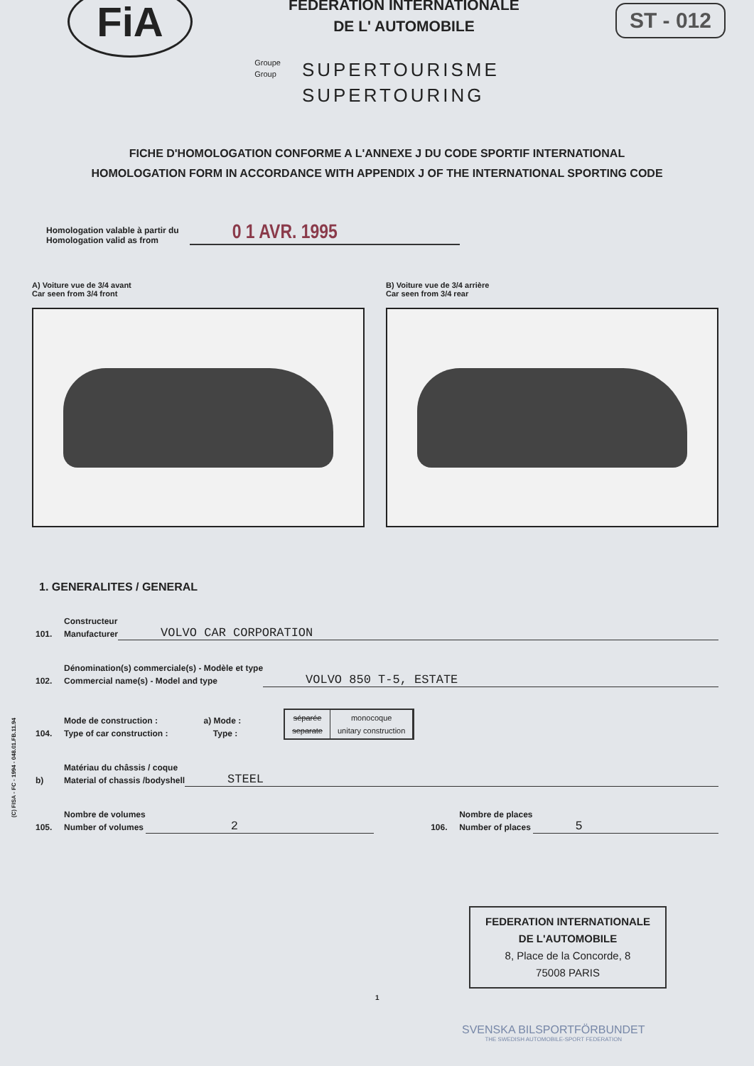FiA
FEDERATION INTERNATIONALE
DE L' AUTOMOBILE
ST - 012
Groupe
Group
SUPERTOURISME
SUPERTOURING
FICHE D'HOMOLOGATION CONFORME A L'ANNEXE J DU CODE SPORTIF INTERNATIONAL
HOMOLOGATION FORM IN ACCORDANCE WITH APPENDIX J OF THE INTERNATIONAL SPORTING CODE
Homologation valable à partir du
Homologation valid as from
0 1 AVR. 1995
A) Voiture vue de 3/4 avant
Car seen from 3/4 front
B) Voiture vue de 3/4 arrière
Car seen from 3/4 rear
1. GENERALITES / GENERAL
101. Constructeur
Manufacturer VOLVO CAR CORPORATION
102. Dénomination(s) commerciale(s) - Modèle et type
Commercial name(s) - Model and type VOLVO 850 T-5, ESTATE
104. Mode de construction :
Type of car construction : a) Mode :
Type :
séparée
separate
monocoque
unitary construction
b) Matériau du châssis / coque
Material of chassis /bodyshell STEEL
105. Nombre de volumes
Number of volumes 2 106. Nombre de places
Number of places 5
(C) FISA - FC - 1994 - 048.01.FB.11.94
FEDERATION INTERNATIONALE
DE L'AUTOMOBILE
8, Place de la Concorde, 8
75008 PARIS
1
SVENSKA BILSPORTFÖRBUNDET
THE SWEDISH AUTOMOBILE-SPORT FEDERATION